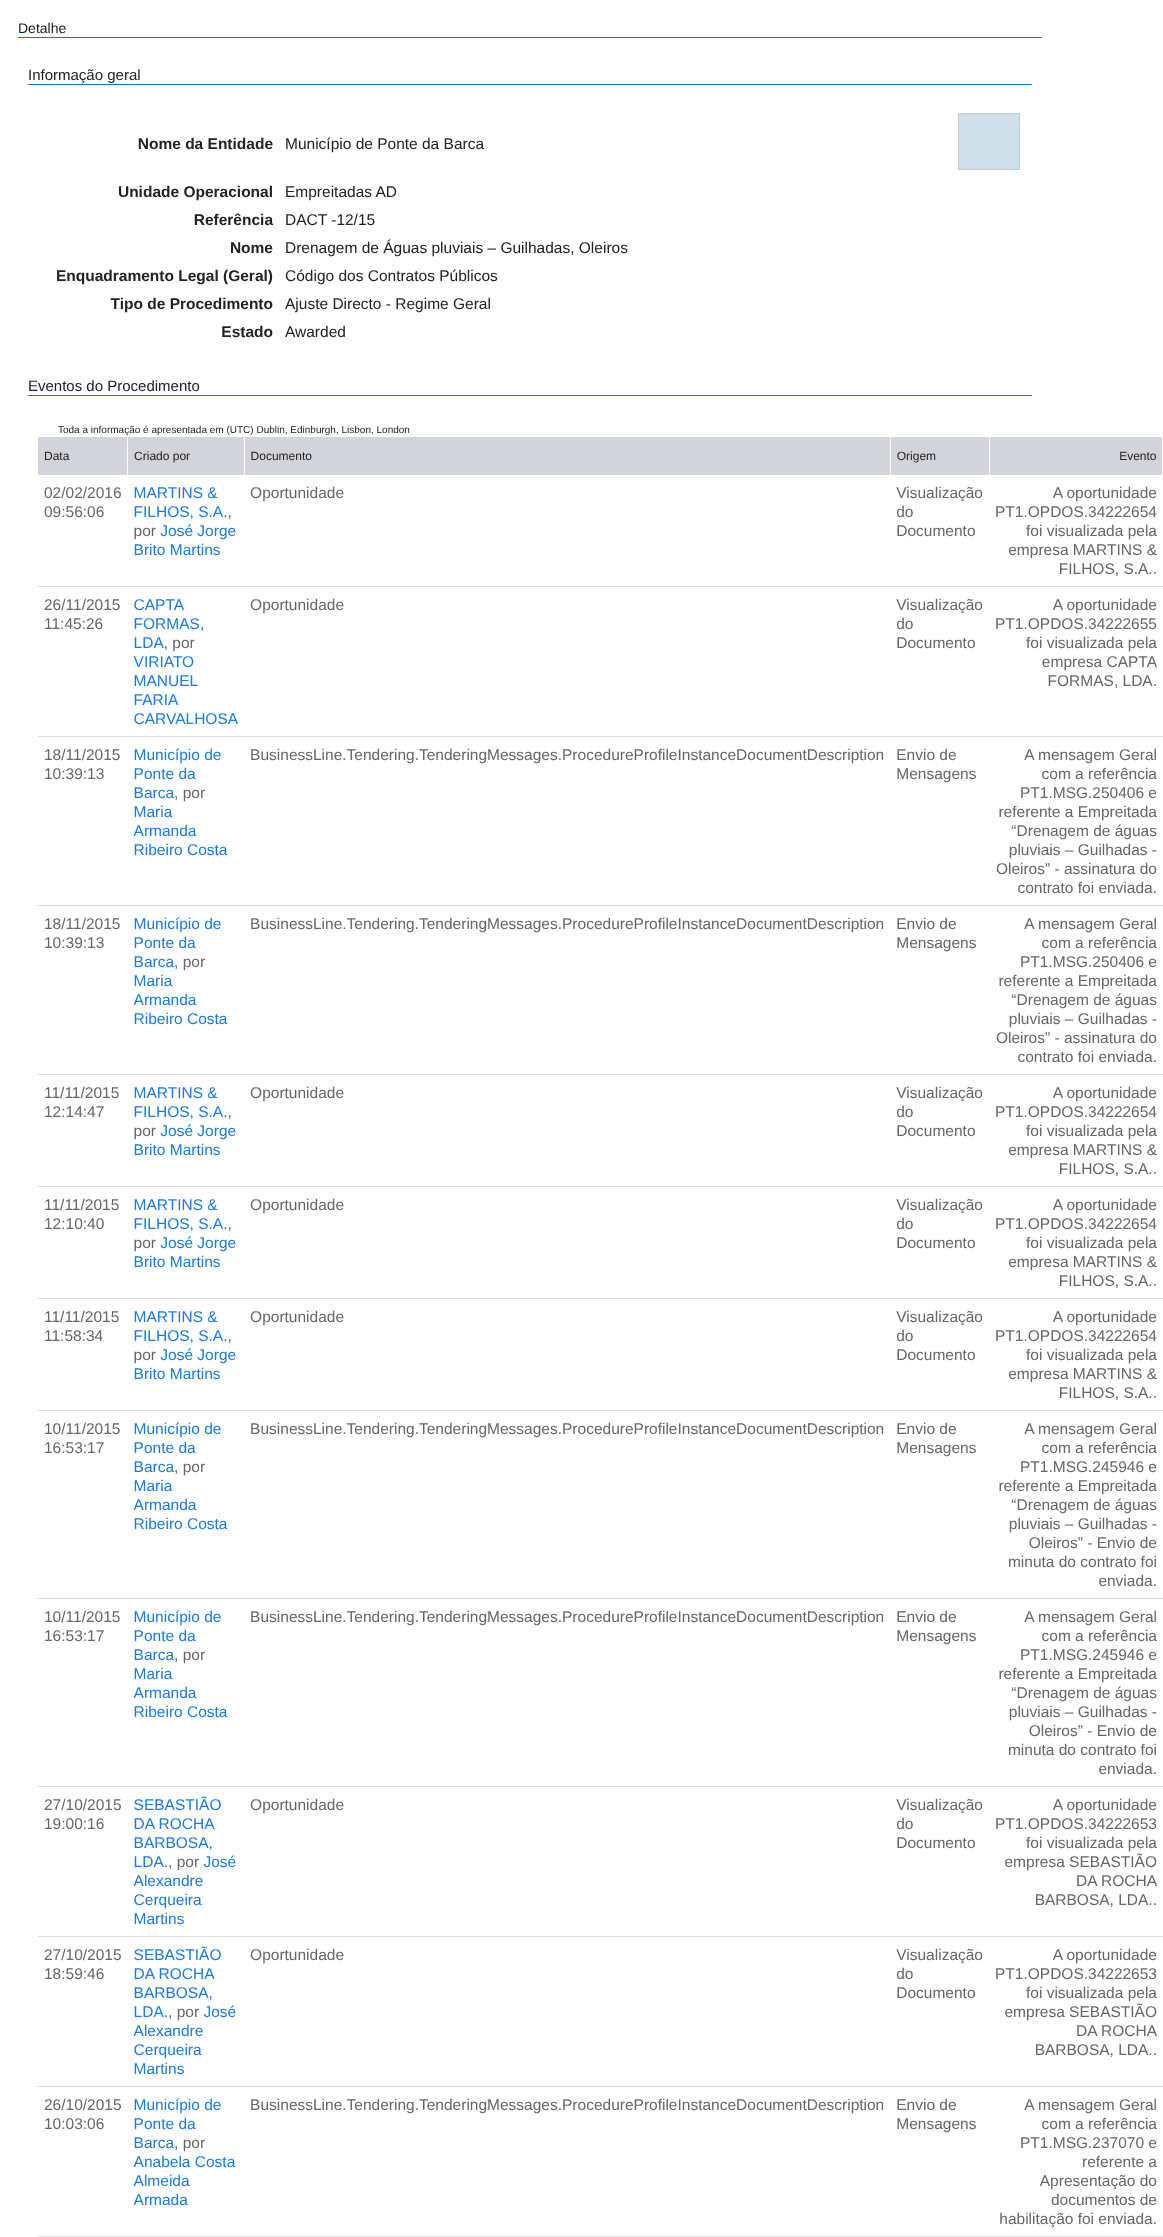Detalhe
Informação geral
Nome da Entidade Município de Ponte da Barca
Unidade Operacional Empreitadas AD
Referência DACT -12/15
Nome Drenagem de Águas pluviais – Guilhadas, Oleiros
Enquadramento Legal (Geral) Código dos Contratos Públicos
Tipo de Procedimento Ajuste Directo - Regime Geral
Estado Awarded
Eventos do Procedimento
Toda a informação é apresentada em (UTC) Dublin, Edinburgh, Lisbon, London
| Data | Criado por | Documento | Origem | Evento |
| --- | --- | --- | --- | --- |
| 02/02/2016 09:56:06 | MARTINS & FILHOS, S.A. , por José Jorge Brito Martins | Oportunidade | Visualização do Documento | A oportunidade PT1.OPDOS.34222654 foi visualizada pela empresa MARTINS & FILHOS, S.A.. |
| 26/11/2015 11:45:26 | CAPTA FORMAS, LDA , por VIRIATO MANUEL FARIA CARVALHOSA | Oportunidade | Visualização do Documento | A oportunidade PT1.OPDOS.34222655 foi visualizada pela empresa CAPTA FORMAS, LDA. |
| 18/11/2015 10:39:13 | Município de Ponte da Barca , por Maria Armanda Ribeiro Costa | BusinessLine.Tendering.TenderingMessages.ProcedureProfileInstanceDocumentDescription | Envio de Mensagens | A mensagem Geral com a referência PT1.MSG.250406 e referente a Empreitada “Drenagem de águas pluviais – Guilhadas - Oleiros” - assinatura do contrato foi enviada. |
| 18/11/2015 10:39:13 | Município de Ponte da Barca , por Maria Armanda Ribeiro Costa | BusinessLine.Tendering.TenderingMessages.ProcedureProfileInstanceDocumentDescription | Envio de Mensagens | A mensagem Geral com a referência PT1.MSG.250406 e referente a Empreitada “Drenagem de águas pluviais – Guilhadas - Oleiros” - assinatura do contrato foi enviada. |
| 11/11/2015 12:14:47 | MARTINS & FILHOS, S.A. , por José Jorge Brito Martins | Oportunidade | Visualização do Documento | A oportunidade PT1.OPDOS.34222654 foi visualizada pela empresa MARTINS & FILHOS, S.A.. |
| 11/11/2015 12:10:40 | MARTINS & FILHOS, S.A. , por José Jorge Brito Martins | Oportunidade | Visualização do Documento | A oportunidade PT1.OPDOS.34222654 foi visualizada pela empresa MARTINS & FILHOS, S.A.. |
| 11/11/2015 11:58:34 | MARTINS & FILHOS, S.A. , por José Jorge Brito Martins | Oportunidade | Visualização do Documento | A oportunidade PT1.OPDOS.34222654 foi visualizada pela empresa MARTINS & FILHOS, S.A.. |
| 10/11/2015 16:53:17 | Município de Ponte da Barca , por Maria Armanda Ribeiro Costa | BusinessLine.Tendering.TenderingMessages.ProcedureProfileInstanceDocumentDescription | Envio de Mensagens | A mensagem Geral com a referência PT1.MSG.245946 e referente a Empreitada “Drenagem de águas pluviais – Guilhadas - Oleiros” - Envio de minuta do contrato foi enviada. |
| 10/11/2015 16:53:17 | Município de Ponte da Barca , por Maria Armanda Ribeiro Costa | BusinessLine.Tendering.TenderingMessages.ProcedureProfileInstanceDocumentDescription | Envio de Mensagens | A mensagem Geral com a referência PT1.MSG.245946 e referente a Empreitada “Drenagem de águas pluviais – Guilhadas - Oleiros” - Envio de minuta do contrato foi enviada. |
| 27/10/2015 19:00:16 | SEBASTIÃO DA ROCHA BARBOSA, LDA. , por José Alexandre Cerqueira Martins | Oportunidade | Visualização do Documento | A oportunidade PT1.OPDOS.34222653 foi visualizada pela empresa SEBASTIÃO DA ROCHA BARBOSA, LDA.. |
| 27/10/2015 18:59:46 | SEBASTIÃO DA ROCHA BARBOSA, LDA. , por José Alexandre Cerqueira Martins | Oportunidade | Visualização do Documento | A oportunidade PT1.OPDOS.34222653 foi visualizada pela empresa SEBASTIÃO DA ROCHA BARBOSA, LDA.. |
| 26/10/2015 10:03:06 | Município de Ponte da Barca , por Anabela Costa Almeida Armada | BusinessLine.Tendering.TenderingMessages.ProcedureProfileInstanceDocumentDescription | Envio de Mensagens | A mensagem Geral com a referência PT1.MSG.237070 e referente a Apresentação do documentos de habilitação foi enviada. |